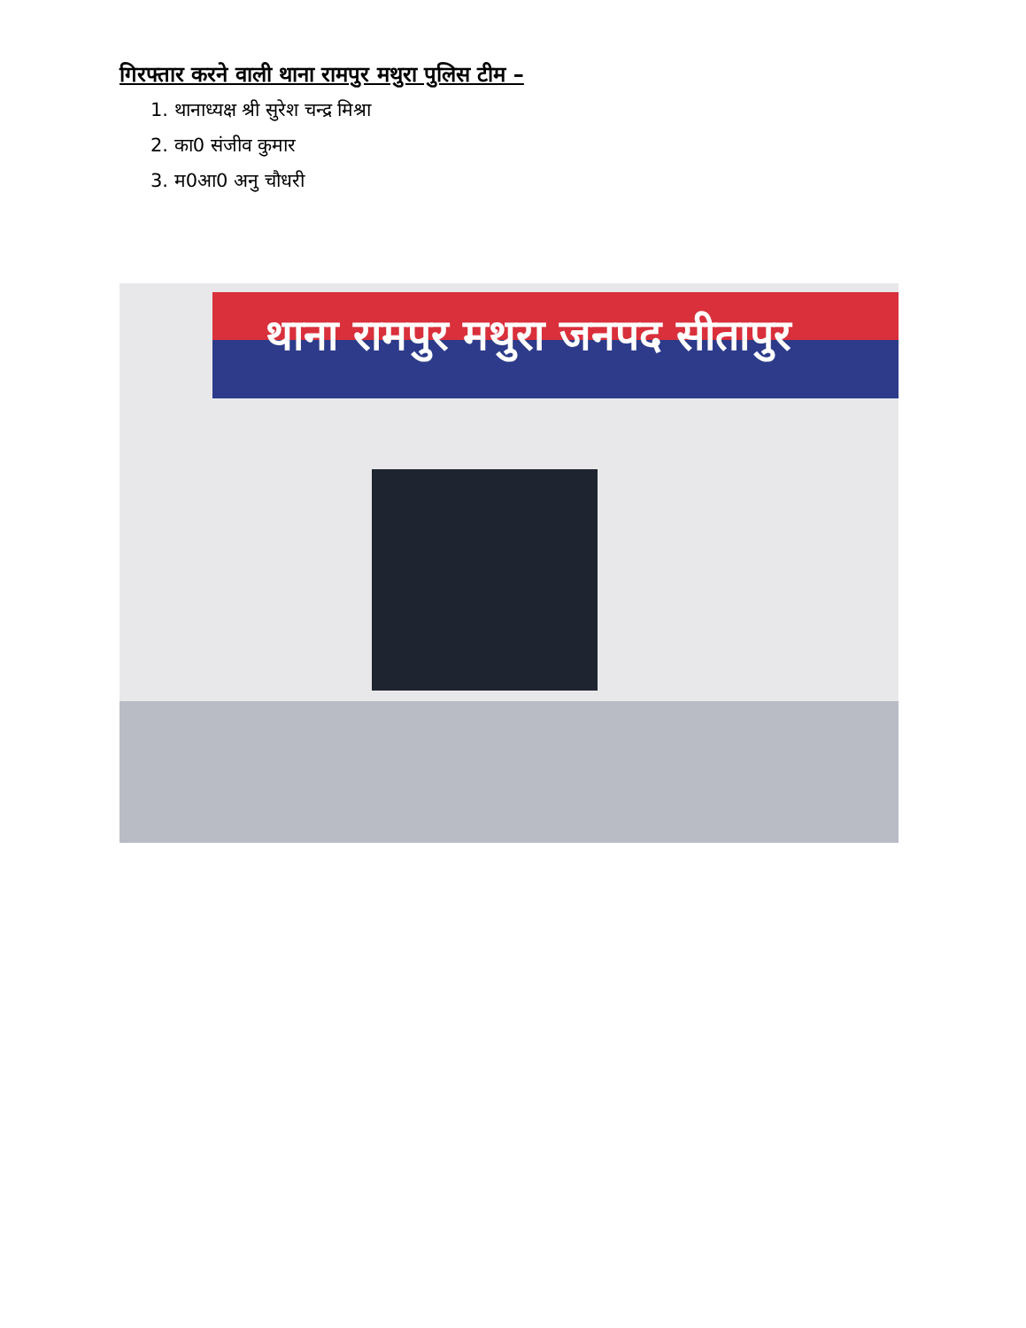गिरफ्तार करने वाली थाना रामपुर मथुरा पुलिस टीम –
1. थानाध्यक्ष श्री सुरेश चन्द्र मिश्रा
2. का0 संजीव कुमार
3. म0आ0 अनु चौधरी
थाना रामपुर मथुरा जनपद सीतापुर